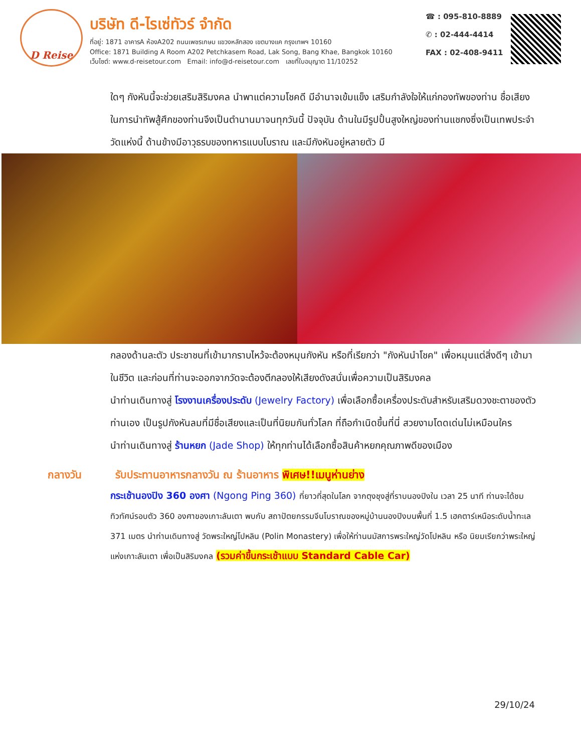D Reise
บริษัท ดี-ไรเซ่ทัวร์ จำกัด
ที่อยู่: 1871 อาคารA ห้องA202 ถนนเพชรเกษม แขวงหลักสอง เขตบางแค กรุงเทพฯ 10160
Office: 1871 Building A Room A202 Petchkasem Road, Lak Song, Bang Khae, Bangkok 10160
เว็บไซต์: www.d-reisetour.com Email: info@d-reisetour.com เลขที่ใบอนุญาต 11/10252
☎ : 095-810-8889
✆ : 02-444-4414
FAX : 02-408-9411
ใดๆ กังหันนี้จะช่วยเสริมสิริมงคล นำพาแต่ความโชคดี มีอำนาจเข้มแข็ง เสริมกำลังใจให้แก่กองทัพของท่าน ชื่อเสียงในการนำทัพสู้ศึกของท่านจึงเป็นตำนานมาจนทุกวันนี้ ปัจจุบัน ด้านในมีรูปปั้นสูงใหญ่ของท่านแชกงซึ่งเป็นเทพประจำวัดแห่งนี้ ด้านข้างมีอาวุธรบของทหารแบบโบราณ และมีกังหันอยู่หลายตัว มี
กลองด้านละตัว ประชาชนที่เข้ามากราบไหว้จะต้องหมุนกังหัน หรือที่เรียกว่า "กังหันนำโชค" เพื่อหมุนแต่สิ่งดีๆ เข้ามาในชีวิต และก่อนที่ท่านจะออกจากวัดจะต้องตีกลองให้เสียงดังสนั่นเพื่อความเป็นสิริมงคล
นำท่านเดินทางสู่ โรงงานเครื่องประดับ (Jewelry Factory) เพื่อเลือกซื้อเครื่องประดับสำหรับเสริมดวงชะตาของตัวท่านเอง เป็นรูปกังหันลมที่มีชื่อเสียงและเป็นที่นิยมกันทั่วโลก ที่ถือกำเนิดขึ้นที่นี่ สวยงามโดดเด่นไม่เหมือนใคร
นำท่านเดินทางสู่ ร้านหยก (Jade Shop) ให้ทุกท่านได้เลือกซื้อสินค้าหยกคุณภาพดีของเมือง
กลางวัน รับประทานอาหารกลางวัน ณ ร้านอาหาร พิเศษ!!เมนูห่านย่าง
กระเช้านองปิง 360 องศา (Ngong Ping 360) ที่ยาวที่สุดในโลก จากตุงชุงสู่ที่ราบนองปิงใน เวลา 25 นาที ท่านจะได้ชมทิวทัศน์รอบตัว 360 องศาของเกาะลันเตา พบกับ สถาปัตยกรรมจีนโบราณของหมู่บ้านนองปิงบนพื้นที่ 1.5 เฮคตาร์เหนือระดับน้ำทะเล 371 เมตร นำท่านเดินทางสู่ วัดพระใหญ่โปหลิน (Polin Monastery) เพื่อให้ท่านนมัสการพระใหญ่วัดโปหลิน หรือ นิยมเรียกว่าพระใหญ่แห่งเกาะลันเตา เพื่อเป็นสิริมงคล (รวมค่าขึ้นกระเช้าแบบ Standard Cable Car)
29/10/24